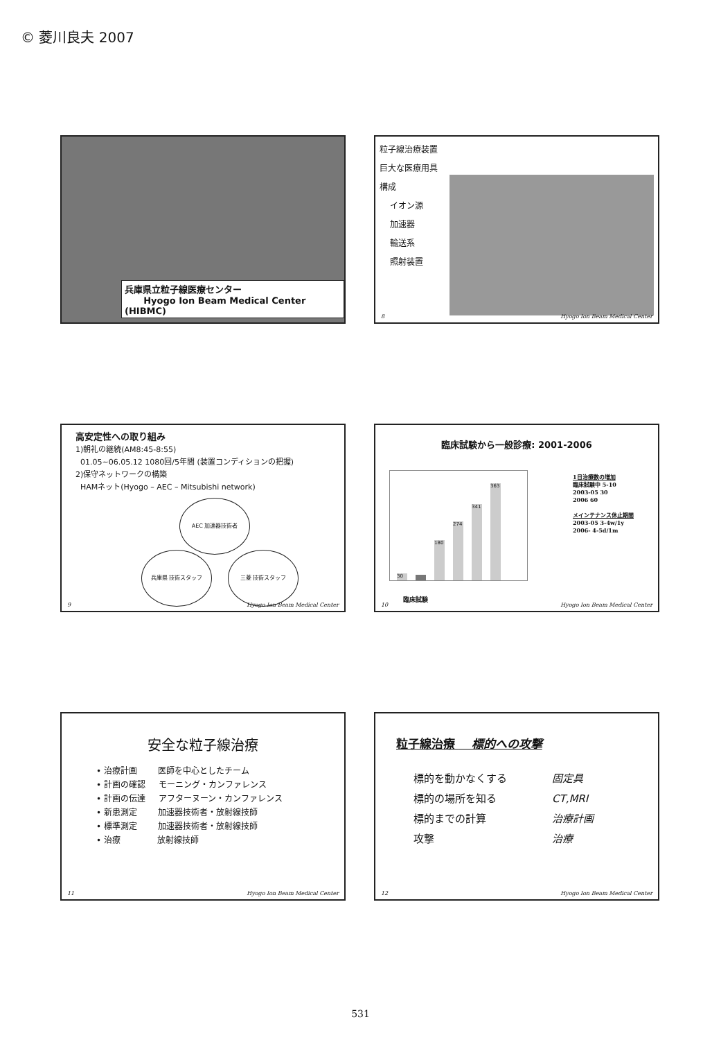© 菱川良夫 2007
兵庫県立粒子線医療センター
Hyogo Ion Beam Medical Center (HIBMC)
粒子線治療装置
巨大な医療用具
構成
イオン源
加速器
輸送系
照射装置
8 Hyogo Ion Beam Medical Center
高安定性への取り組み
1)朝礼の継続(AM8:45-8:55)
01.05~06.05.12 1080回/5年間 (装置コンディションの把握)
2)保守ネットワークの構築
HAMネット(Hyogo – AEC – Mitsubishi network)
AEC 加速器技術者
兵庫県 技術スタッフ 三菱 技術スタッフ
9 Hyogo Ion Beam Medical Center
臨床試験から一般診療: 2001-2006
30
180
274
341
363
1日治療数の増加
臨床試験中 5-10
2003-05 30
2006 60
メインテナンス休止期間
2003-05 3-4w/1y
2006- 4-5d/1m
臨床試験
10 Hyogo Ion Beam Medical Center
安全な粒子線治療
• 治療計画 医師を中心としたチーム
• 計画の確認 モーニング・カンファレンス
• 計画の伝達 アフターヌーン・カンファレンス
• 新患測定 加速器技術者・放射線技師
• 標準測定 加速器技術者・放射線技師
• 治療 放射線技師
11 Hyogo Ion Beam Medical Center
粒子線治療 標的への攻撃
標的を動かなくする 固定具 標的の場所を知る CT,MRI 標的までの計算 治療計画 攻撃 治療
12 Hyogo Ion Beam Medical Center
531